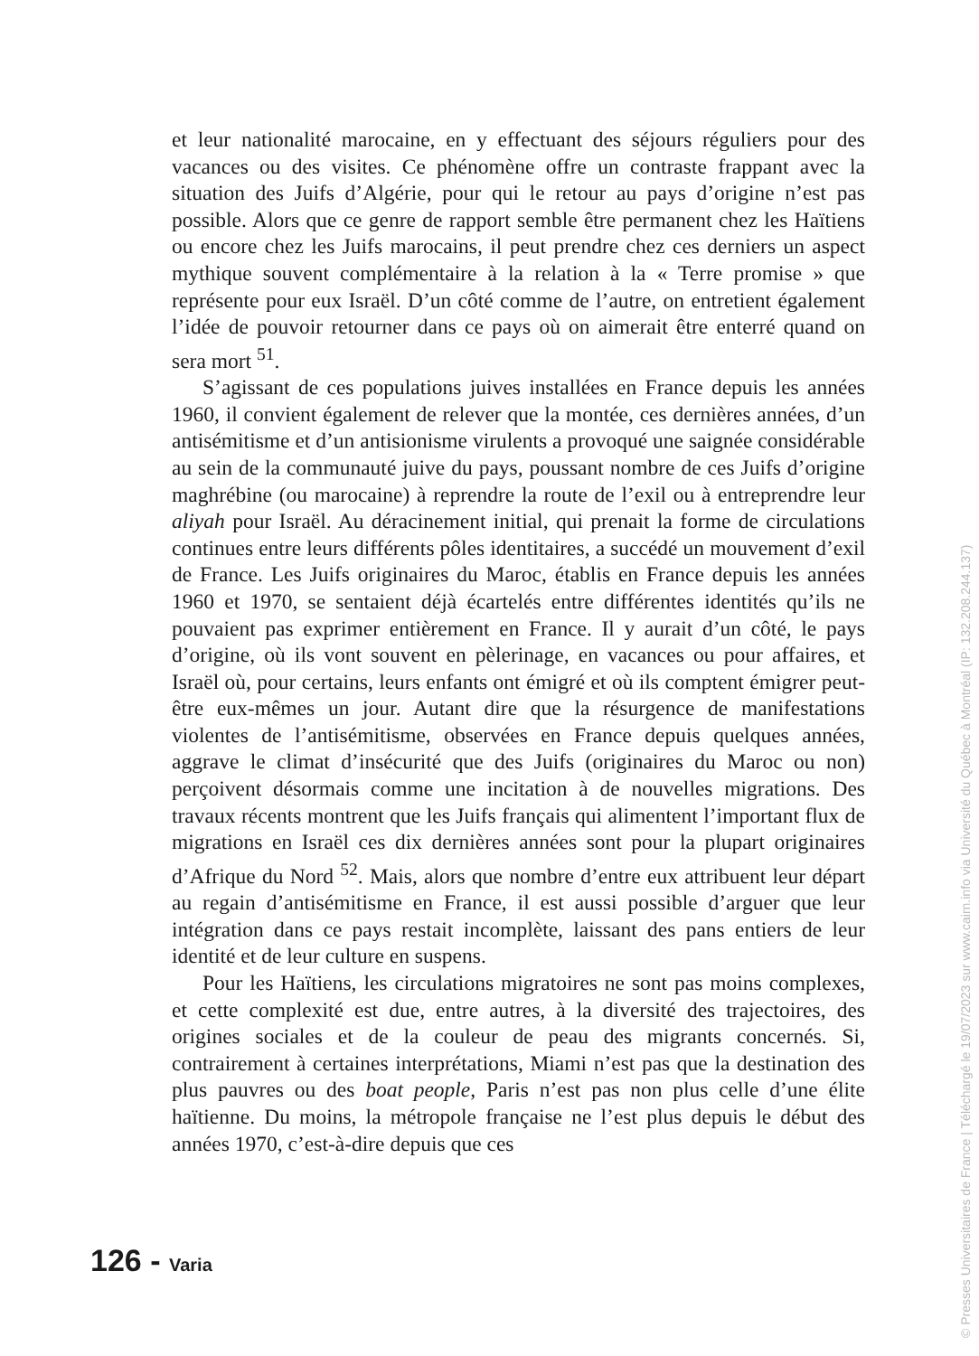et leur nationalité marocaine, en y effectuant des séjours réguliers pour des vacances ou des visites. Ce phénomène offre un contraste frappant avec la situation des Juifs d’Algérie, pour qui le retour au pays d’origine n’est pas possible. Alors que ce genre de rapport semble être permanent chez les Haïtiens ou encore chez les Juifs marocains, il peut prendre chez ces derniers un aspect mythique souvent complémentaire à la relation à la « Terre promise » que représente pour eux Israël. D’un côté comme de l’autre, on entretient également l’idée de pouvoir retourner dans ce pays où on aimerait être enterré quand on sera mort <sup>51</sup>.
S’agissant de ces populations juives installées en France depuis les années 1960, il convient également de relever que la montée, ces dernières années, d’un antisémitisme et d’un antisionisme virulents a provoqué une saignée considérable au sein de la communauté juive du pays, poussant nombre de ces Juifs d’origine maghrébine (ou marocaine) à reprendre la route de l’exil ou à entreprendre leur aliyah pour Israël. Au déracinement initial, qui prenait la forme de circulations continues entre leurs différents pôles identitaires, a succédé un mouvement d’exil de France. Les Juifs originaires du Maroc, établis en France depuis les années 1960 et 1970, se sentaient déjà écartelés entre différentes identités qu’ils ne pouvaient pas exprimer entièrement en France. Il y aurait d’un côté, le pays d’origine, où ils vont souvent en pèlerinage, en vacances ou pour affaires, et Israël où, pour certains, leurs enfants ont émigré et où ils comptent émigrer peut-être eux-mêmes un jour. Autant dire que la résurgence de manifestations violentes de l’antisémitisme, observées en France depuis quelques années, aggrave le climat d’insécurité que des Juifs (originaires du Maroc ou non) perçoivent désormais comme une incitation à de nouvelles migrations. Des travaux récents montrent que les Juifs français qui alimentent l’important flux de migrations en Israël ces dix dernières années sont pour la plupart originaires d’Afrique du Nord <sup>52</sup>. Mais, alors que nombre d’entre eux attribuent leur départ au regain d’antisémitisme en France, il est aussi possible d’arguer que leur intégration dans ce pays restait incomplète, laissant des pans entiers de leur identité et de leur culture en suspens.
Pour les Haïtiens, les circulations migratoires ne sont pas moins complexes, et cette complexité est due, entre autres, à la diversité des trajectoires, des origines sociales et de la couleur de peau des migrants concernés. Si, contrairement à certaines interprétations, Miami n’est pas que la destination des plus pauvres ou des boat people, Paris n’est pas non plus celle d’une élite haïtienne. Du moins, la métropole française ne l’est plus depuis le début des années 1970, c’est-à-dire depuis que ces
126 - Varia
© Presses Universitaires de France | Téléchargé le 19/07/2023 sur www.cairn.info via Université du Québec à Montréal (IP: 132.208.244.137)